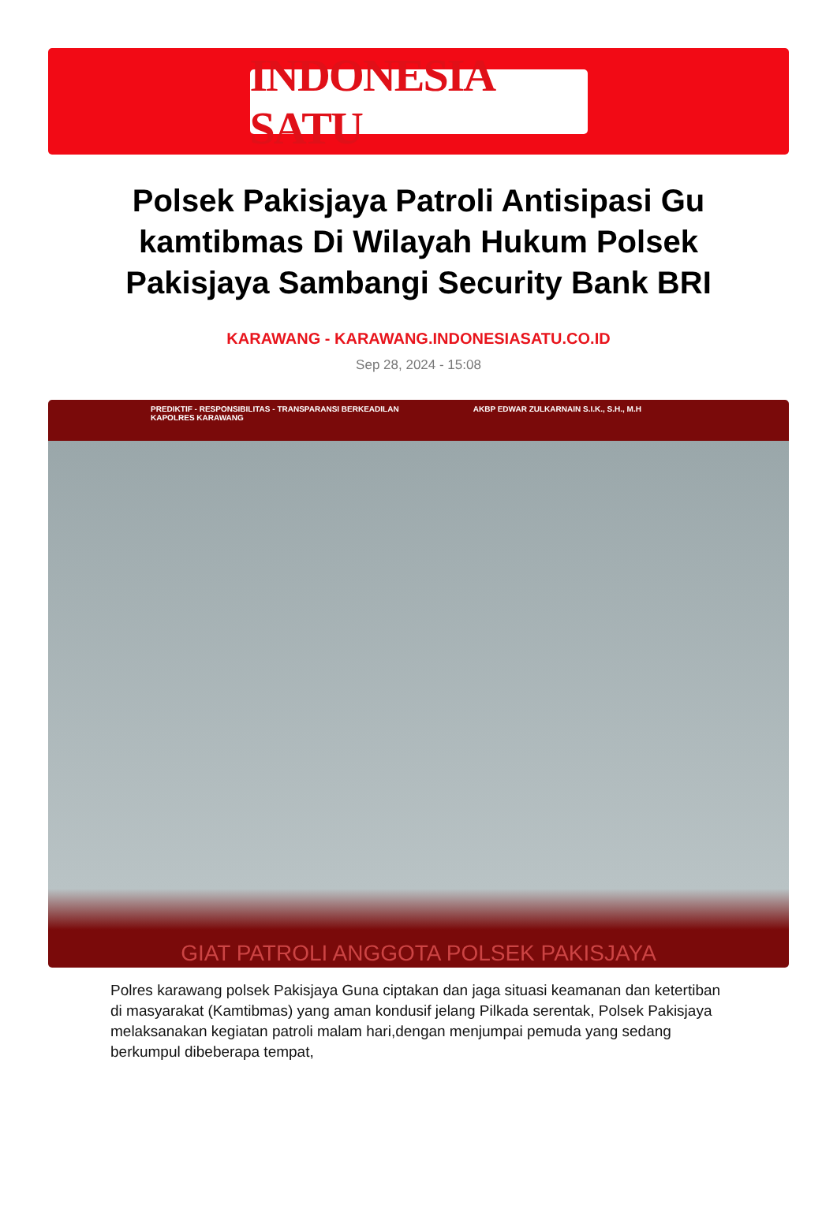INDONESIA SATU
Polsek Pakisjaya Patroli Antisipasi Gu kamtibmas Di Wilayah Hukum Polsek Pakisjaya Sambangi Security Bank BRI
KARAWANG - KARAWANG.INDONESIASATU.CO.ID
Sep 28, 2024 - 15:08
PREDIKTIF - RESPONSIBILITAS - TRANSPARANSI BERKEADILAN AKBP EDWAR ZULKARNAIN S.I.K., S.H., M.H KAPOLRES KARAWANG
GIAT PATROLI ANGGOTA POLSEK PAKISJAYA
Polres karawang polsek Pakisjaya Guna ciptakan dan jaga situasi keamanan dan ketertiban di masyarakat (Kamtibmas) yang aman kondusif jelang Pilkada serentak, Polsek Pakisjaya melaksanakan kegiatan patroli malam hari,dengan menjumpai pemuda yang sedang berkumpul dibeberapa tempat,